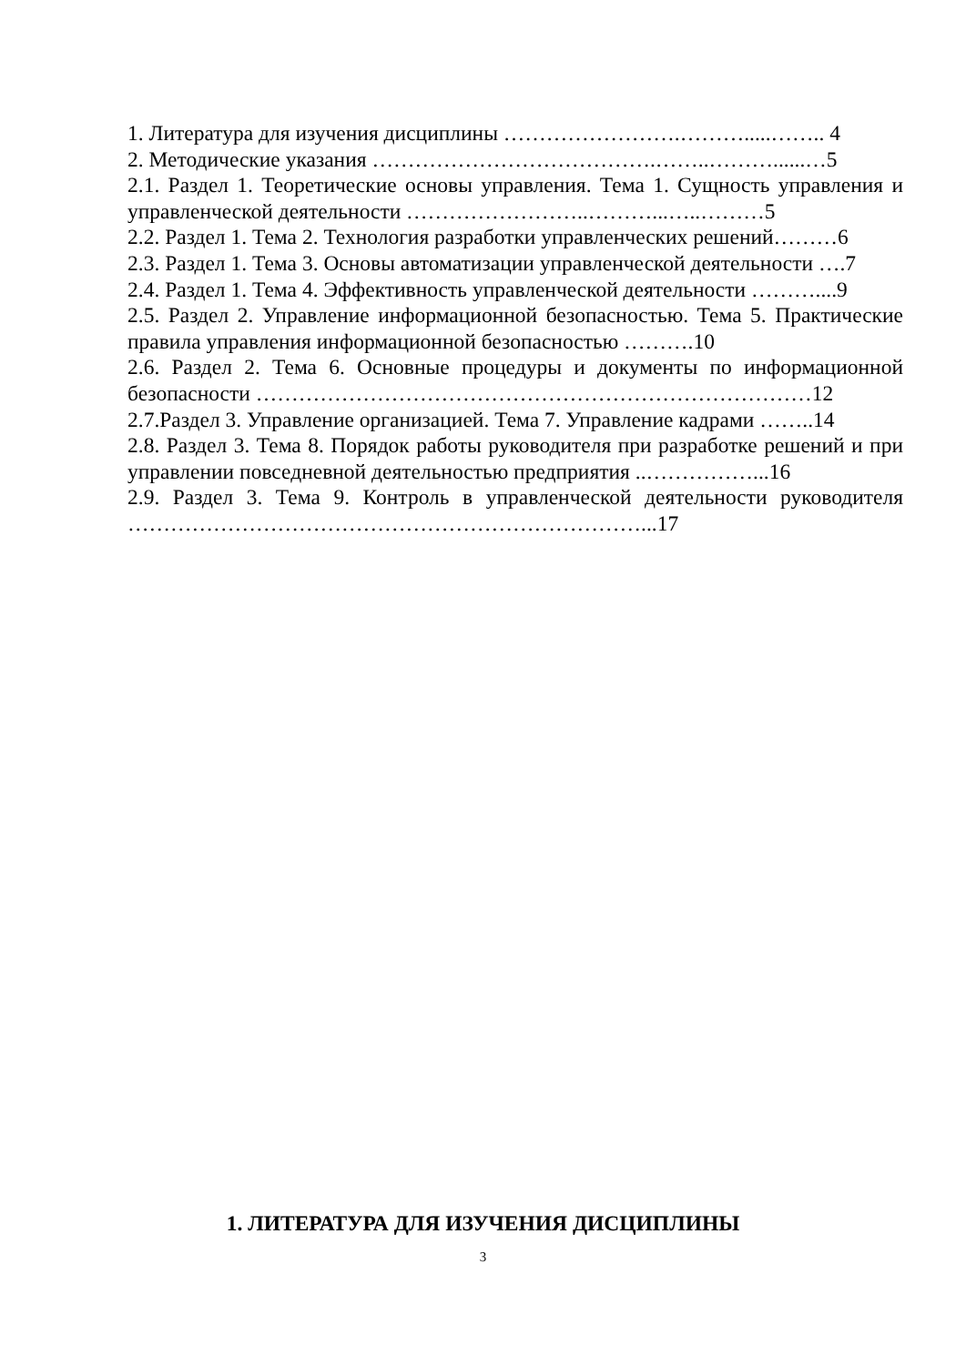1. Литература для изучения дисциплины …………………….……….....…….. 4
2. Методические указания ………………………………….……..………......…5
2.1. Раздел 1. Теоретические основы управления. Тема 1. Сущность управления и управленческой деятельности ……………………..………...…..………5
2.2. Раздел 1. Тема 2. Технология разработки управленческих решений………6
2.3. Раздел 1. Тема 3. Основы автоматизации управленческой деятельности ….7
2.4. Раздел 1. Тема 4. Эффективность управленческой деятельности ………....9
2.5. Раздел 2. Управление информационной безопасностью. Тема 5. Практические правила управления информационной безопасностью ……….10
2.6. Раздел 2. Тема 6. Основные процедуры и документы по информационной безопасности ……………………………………………………………………12
2.7.Раздел 3. Управление организацией. Тема 7. Управление кадрами ……..14
2.8. Раздел 3. Тема 8. Порядок работы руководителя при разработке решений и при управлении повседневной деятельностью предприятия ..……………...16
2.9. Раздел 3. Тема 9. Контроль в управленческой деятельности руководителя ………………………………………………………………...17
1. ЛИТЕРАТУРА ДЛЯ ИЗУЧЕНИЯ ДИСЦИПЛИНЫ
3